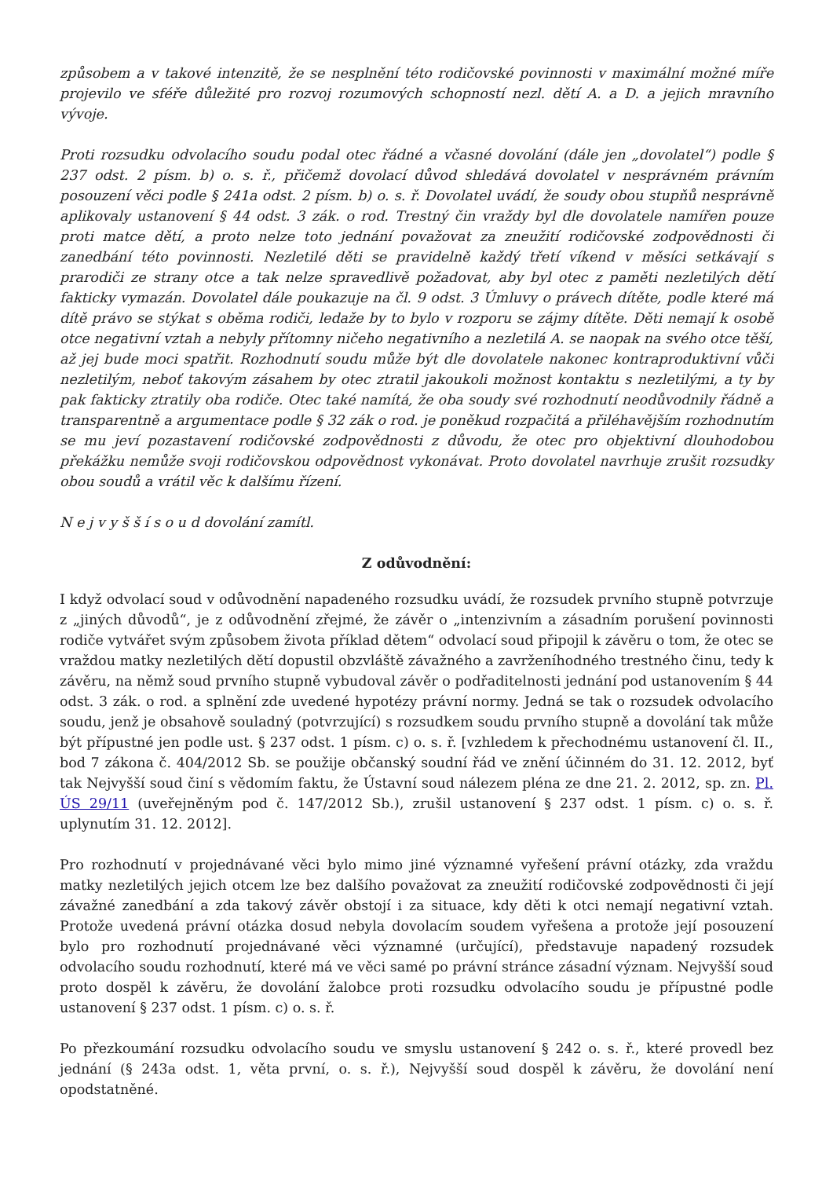způsobem a v takové intenzitě, že se nesplnění této rodičovské povinnosti v maximální možné míře projevilo ve sféře důležité pro rozvoj rozumových schopností nezl. dětí A. a D. a jejich mravního vývoje.
Proti rozsudku odvolacího soudu podal otec řádné a včasné dovolání (dále jen „dovolatel“) podle § 237 odst. 2 písm. b) o. s. ř., přičemž dovolací důvod shledává dovolatel v nesprávném právním posouzení věci podle § 241a odst. 2 písm. b) o. s. ř. Dovolatel uvádí, že soudy obou stupňů nesprávně aplikovaly ustanovení § 44 odst. 3 zák. o rod. Trestný čin vraždy byl dle dovolatele namířen pouze proti matce dětí, a proto nelze toto jednání považovat za zneužití rodičovské zodpovědnosti či zanedbání této povinnosti. Nezletilé děti se pravidelně každý třetí víkend v měsíci setkávají s prarodiči ze strany otce a tak nelze spravedlivě požadovat, aby byl otec z paměti nezletilých dětí fakticky vymazán. Dovolatel dále poukazuje na čl. 9 odst. 3 Úmluvy o právech dítěte, podle které má dítě právo se stýkat s oběma rodiči, ledaže by to bylo v rozporu se zájmy dítěte. Děti nemají k osobě otce negativní vztah a nebyly přítomny ničeho negativního a nezletilá A. se naopak na svého otce těší, až jej bude moci spatřit. Rozhodnutí soudu může být dle dovolatele nakonec kontraproduktivní vůči nezletilým, neboť takovým zásahem by otec ztratil jakoukoli možnost kontaktu s nezletilými, a ty by pak fakticky ztratily oba rodiče. Otec také namítá, že oba soudy své rozhodnutí neodůvodnily řádně a transparentně a argumentace podle § 32 zák o rod. je poněkud rozpačitá a přiléhavějším rozhodnutím se mu jeví pozastavení rodičovské zodpovědnosti z důvodu, že otec pro objektivní dlouhodobou překážku nemůže svoji rodičovskou odpovědnost vykonávat. Proto dovolatel navrhuje zrušit rozsudky obou soudů a vrátil věc k dalšímu řízení.
N e j v y š š í s o u d dovolání zamítl.
Z odůvodnění:
I když odvolací soud v odůvodnění napadeného rozsudku uvádí, že rozsudek prvního stupně potvrzuje z „jiných důvodů“, je z odůvodnění zřejmé, že závěr o „intenzivním a zásadním porušení povinnosti rodiče vytvářet svým způsobem života příklad dětem“ odvolací soud připojil k závěru o tom, že otec se vraždou matky nezletilých dětí dopustil obzvláště závažného a zavrženíhodného trestného činu, tedy k závěru, na němž soud prvního stupně vybudoval závěr o podřaditelnosti jednání pod ustanovením § 44 odst. 3 zák. o rod. a splnění zde uvedené hypotézy právní normy. Jedná se tak o rozsudek odvolacího soudu, jenž je obsahově souladný (potvrzující) s rozsudkem soudu prvního stupně a dovolání tak může být přípustné jen podle ust. § 237 odst. 1 písm. c) o. s. ř. [vzhledem k přechodnému ustanovení čl. II., bod 7 zákona č. 404/2012 Sb. se použije občanský soudní řád ve znění účinném do 31. 12. 2012, byť tak Nejvyšší soud činí s vědomím faktu, že Ústavní soud nálezem pléna ze dne 21. 2. 2012, sp. zn. Pl. ÚS 29/11 (uveřejněným pod č. 147/2012 Sb.), zrušil ustanovení § 237 odst. 1 písm. c) o. s. ř. uplynutím 31. 12. 2012].
Pro rozhodnutí v projednávané věci bylo mimo jiné významné vyřešení právní otázky, zda vraždu matky nezletilých jejich otcem lze bez dalšího považovat za zneužití rodičovské zodpovědnosti či její závažné zanedbání a zda takový závěr obstojí i za situace, kdy děti k otci nemají negativní vztah. Protože uvedená právní otázka dosud nebyla dovolacím soudem vyřešena a protože její posouzení bylo pro rozhodnutí projednávané věci významné (určující), představuje napadený rozsudek odvolacího soudu rozhodnutí, které má ve věci samé po právní stránce zásadní význam. Nejvyšší soud proto dospěl k závěru, že dovolání žalobce proti rozsudku odvolacího soudu je přípustné podle ustanovení § 237 odst. 1 písm. c) o. s. ř.
Po přezkoumání rozsudku odvolacího soudu ve smyslu ustanovení § 242 o. s. ř., které provedl bez jednání (§ 243a odst. 1, věta první, o. s. ř.), Nejvyšší soud dospěl k závěru, že dovolání není opodstatněné.